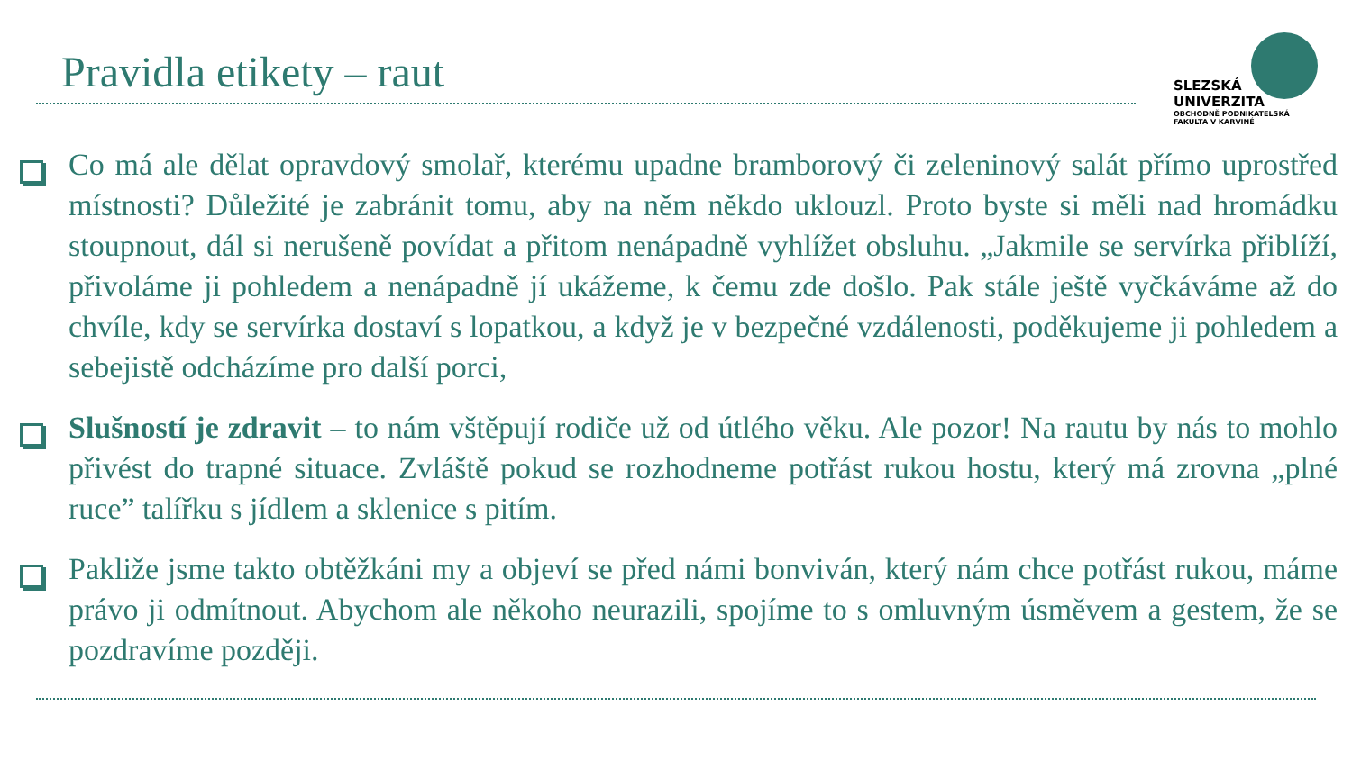Pravidla etikety – raut
SLEZSKÁ
UNIVERZITA
OBCHODNĚ PODNIKATELSKÁ
FAKULTA V KARVINÉ
Co má ale dělat opravdový smolař, kterému upadne bramborový či zeleninový salát přímo uprostřed místnosti? Důležité je zabránit tomu, aby na něm někdo uklouzl. Proto byste si měli nad hromádku stoupnout, dál si nerušeně povídat a přitom nenápadně vyhlížet obsluhu. „Jakmile se servírka přiblíží, přivoláme ji pohledem a nenápadně jí ukážeme, k čemu zde došlo. Pak stále ještě vyčkáváme až do chvíle, kdy se servírka dostaví s lopatkou, a když je v bezpečné vzdálenosti, poděkujeme ji pohledem a sebejistě odcházíme pro další porci,
Slušností je zdravit – to nám vštěpují rodiče už od útlého věku. Ale pozor! Na rautu by nás to mohlo přivést do trapné situace. Zvláště pokud se rozhodneme potřást rukou hostu, který má zrovna „plné ruce” talířku s jídlem a sklenice s pitím.
Pakliže jsme takto obtěžkáni my a objeví se před námi bonviván, který nám chce potřást rukou, máme právo ji odmítnout. Abychom ale někoho neurazili, spojíme to s omluvným úsměvem a gestem, že se pozdravíme později.